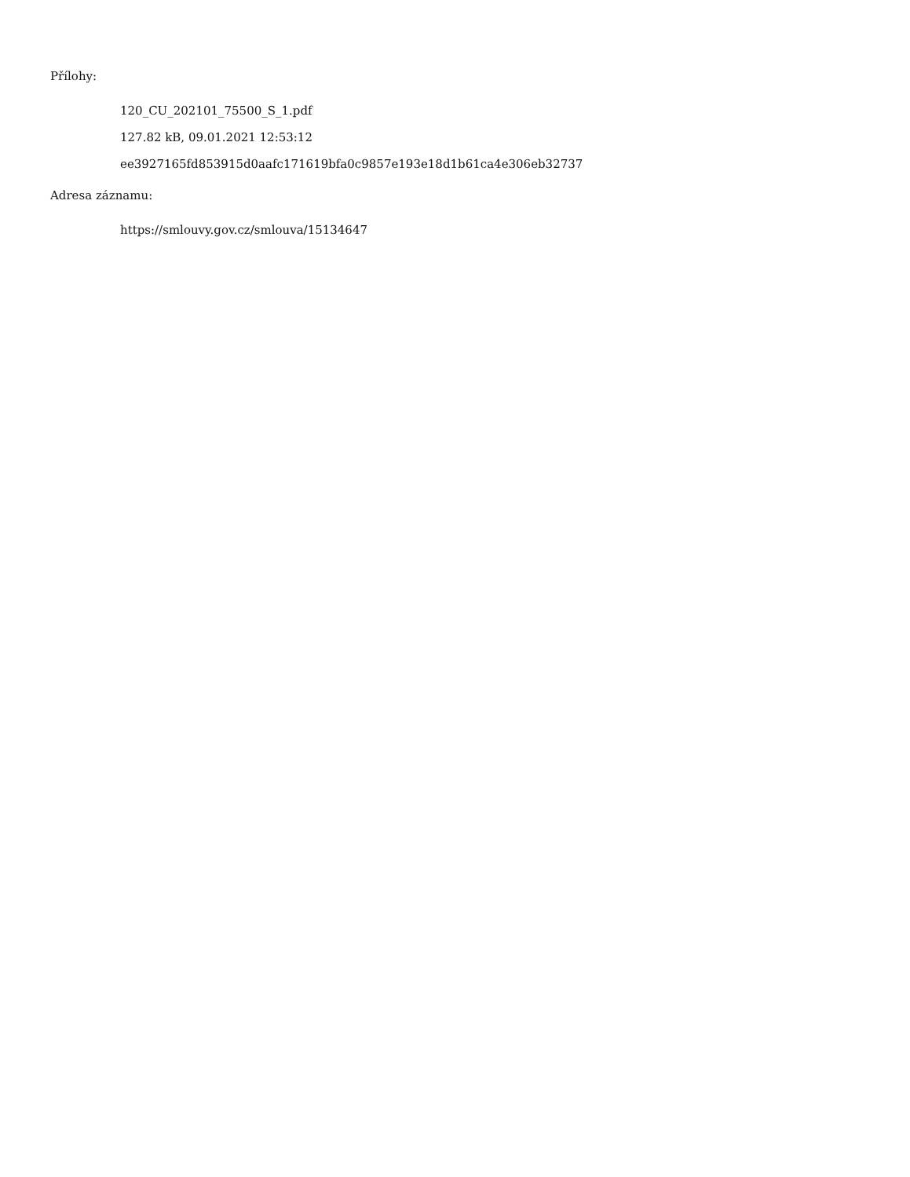Přílohy:
120_CU_202101_75500_S_1.pdf
127.82 kB, 09.01.2021 12:53:12
ee3927165fd853915d0aafc171619bfa0c9857e193e18d1b61ca4e306eb32737
Adresa záznamu:
https://smlouvy.gov.cz/smlouva/15134647